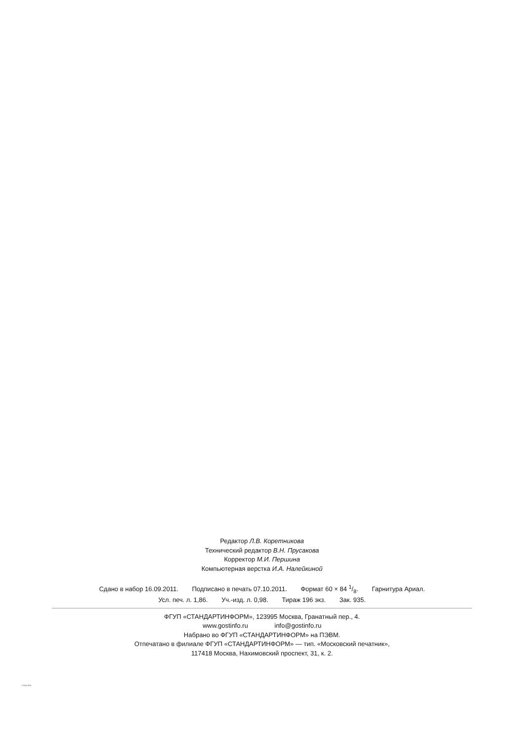Редактор Л.В. Коретникова
Технический редактор В.Н. Прусакова
Корректор М.И. Першина
Компьютерная верстка И.А. Налейкиной
Сдано в набор 16.09.2011. Подписано в печать 07.10.2011. Формат 60 × 84 1/8. Гарнитура Ариал.
Усл. печ. л. 1,86. Уч.-изд. л. 0,98. Тираж 196 экз. Зак. 935.
ФГУП «СТАНДАРТИНФОРМ», 123995 Москва, Гранатный пер., 4.
www.gostinfo.ru info@gostinfo.ru
Набрано во ФГУП «СТАНДАРТИНФОРМ» на ПЭВМ.
Отпечатано в филиале ФГУП «СТАНДАРТИНФОРМ» — тип. «Московский печатник»,
117418 Москва, Нахимовский проспект, 31, к. 2.
57050-2010